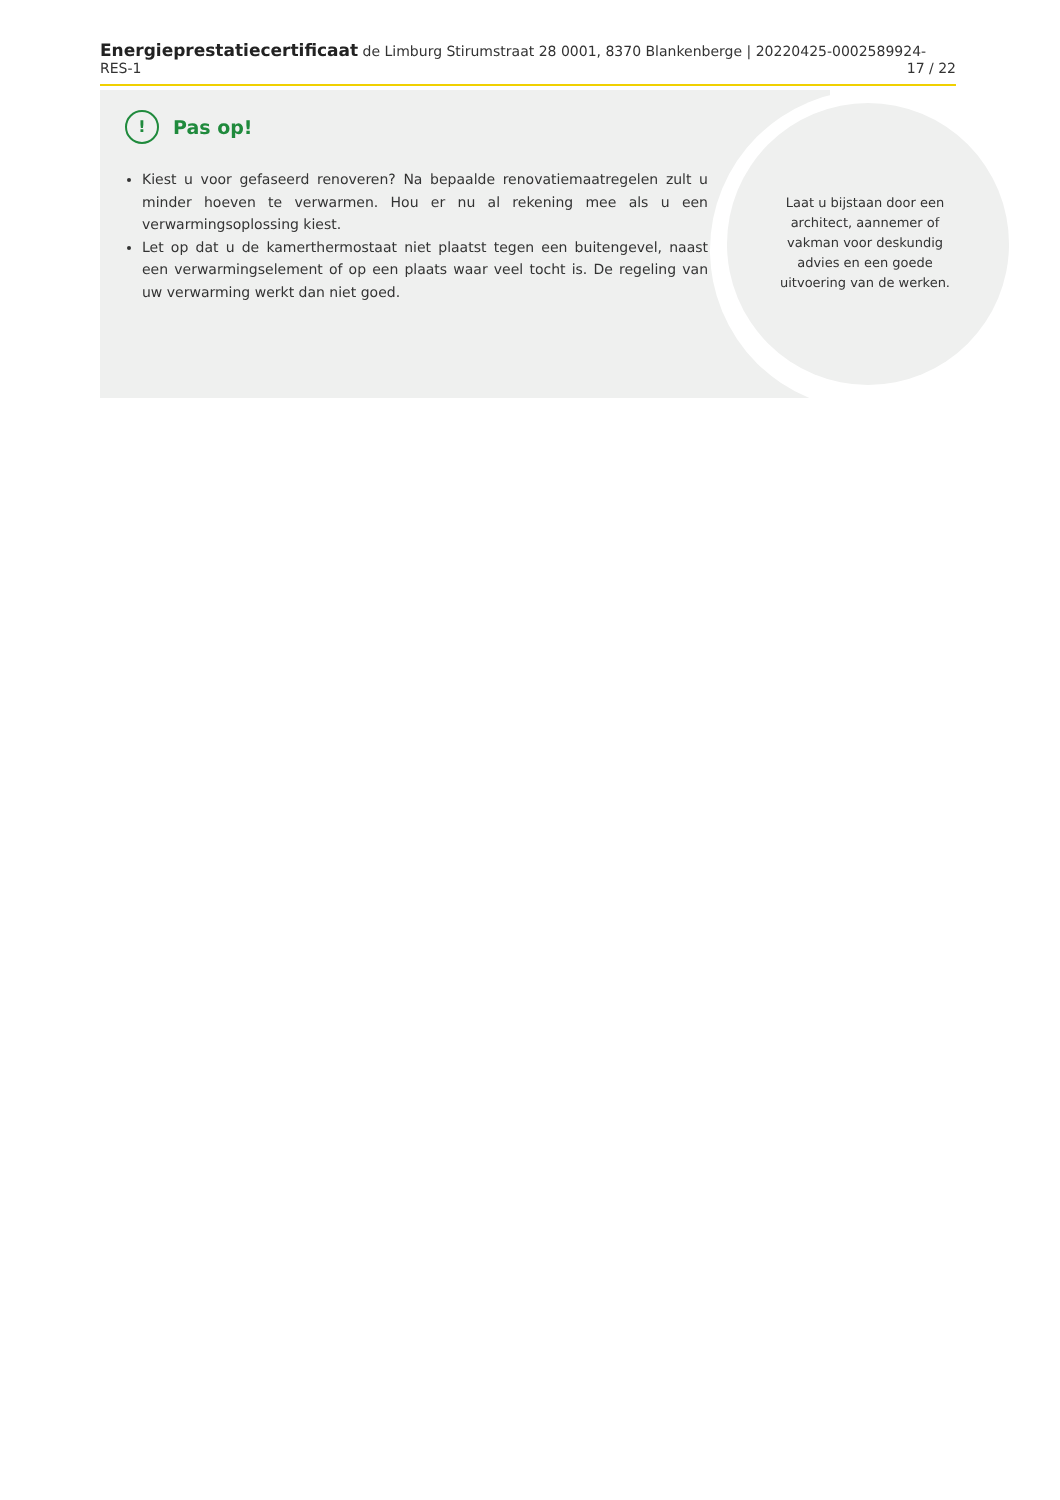Energieprestatiecertificaat de Limburg Stirumstraat 28 0001, 8370 Blankenberge | 20220425-0002589924-RES-1 17 / 22
!
Pas op!
Kiest u voor gefaseerd renoveren? Na bepaalde renovatiemaatregelen zult u minder hoeven te verwarmen. Hou er nu al rekening mee als u een verwarmingsoplossing kiest.
Let op dat u de kamerthermostaat niet plaatst tegen een buitengevel, naast een verwarmingselement of op een plaats waar veel tocht is. De regeling van uw verwarming werkt dan niet goed.
Laat u bijstaan door een architect, aannemer of vakman voor deskundig advies en een goede uitvoering van de werken.